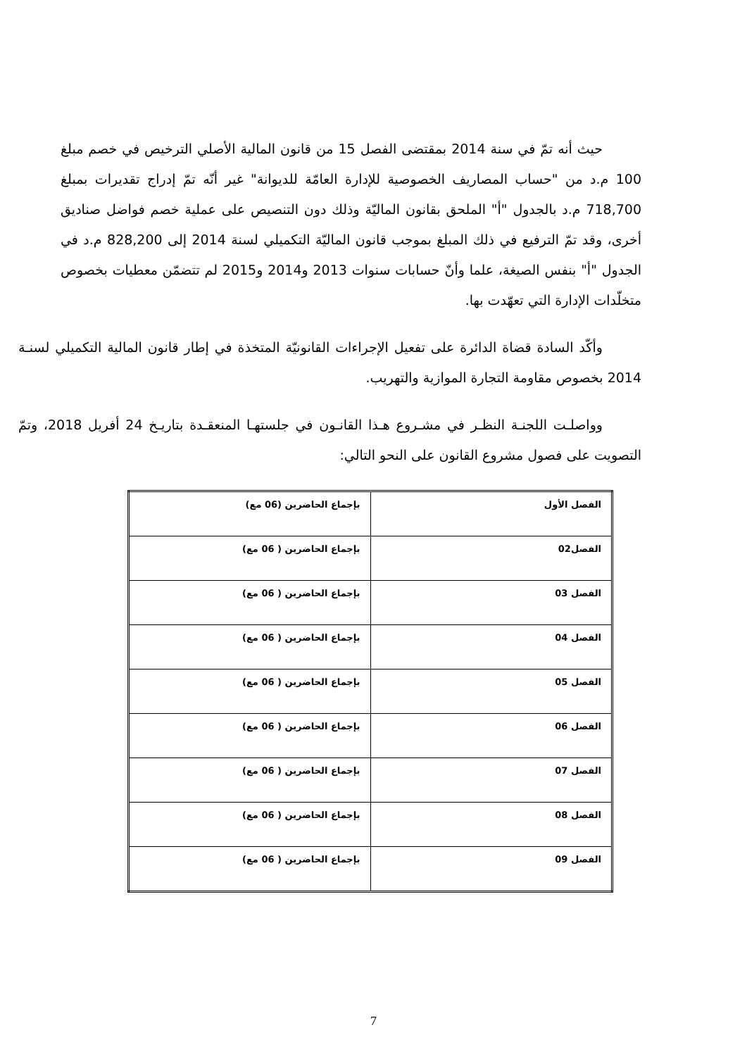حيث أنه تمّ في سنة 2014 بمقتضى الفصل 15 من قانون المالية الأصلي الترخيص في خصم مبلغ 100 م.د من "حساب المصاريف الخصوصية للإدارة العامّة للديوانة" غير أنّه تمّ إدراج تقديرات بمبلغ 718,700 م.د بالجدول "أ" الملحق بقانون الماليّة وذلك دون التنصيص على عملية خصم فواضل صناديق أخرى، وقد تمّ الترفيع في ذلك المبلغ بموجب قانون الماليّة التكميلي لسنة 2014 إلى 828,200 م.د في الجدول "أ" بنفس الصيغة، علما وأنّ حسابات سنوات 2013 و2014 و2015 لم تتضمّن معطيات بخصوص متخلّدات الإدارة التي تعهّدت بها.
وأكّد السادة قضاة الدائرة على تفعيل الإجراءات القانونيّة المتخذة في إطار قانون المالية التكميلي لسنـة 2014 بخصوص مقاومة التجارة الموازية والتهريب.
وواصلـت اللجنـة النظـر في مشـروع هـذا القانـون في جلستهـا المنعقـدة بتاريـخ 24 أفريل 2018، وتمّ التصويت على فصول مشروع القانون على النحو التالي:
| الفصل الأول | بإجماع الحاضرين (06 مع) |
| الفصل02 | بإجماع الحاضرين ( 06 مع) |
| الفصل 03 | بإجماع الحاضرين ( 06 مع) |
| الفصل 04 | بإجماع الحاضرين ( 06 مع) |
| الفصل 05 | بإجماع الحاضرين ( 06 مع) |
| الفصل 06 | بإجماع الحاضرين ( 06 مع) |
| الفصل 07 | بإجماع الحاضرين ( 06 مع) |
| الفصل 08 | بإجماع الحاضرين ( 06 مع) |
| الفصل 09 | بإجماع الحاضرين ( 06 مع) |
7